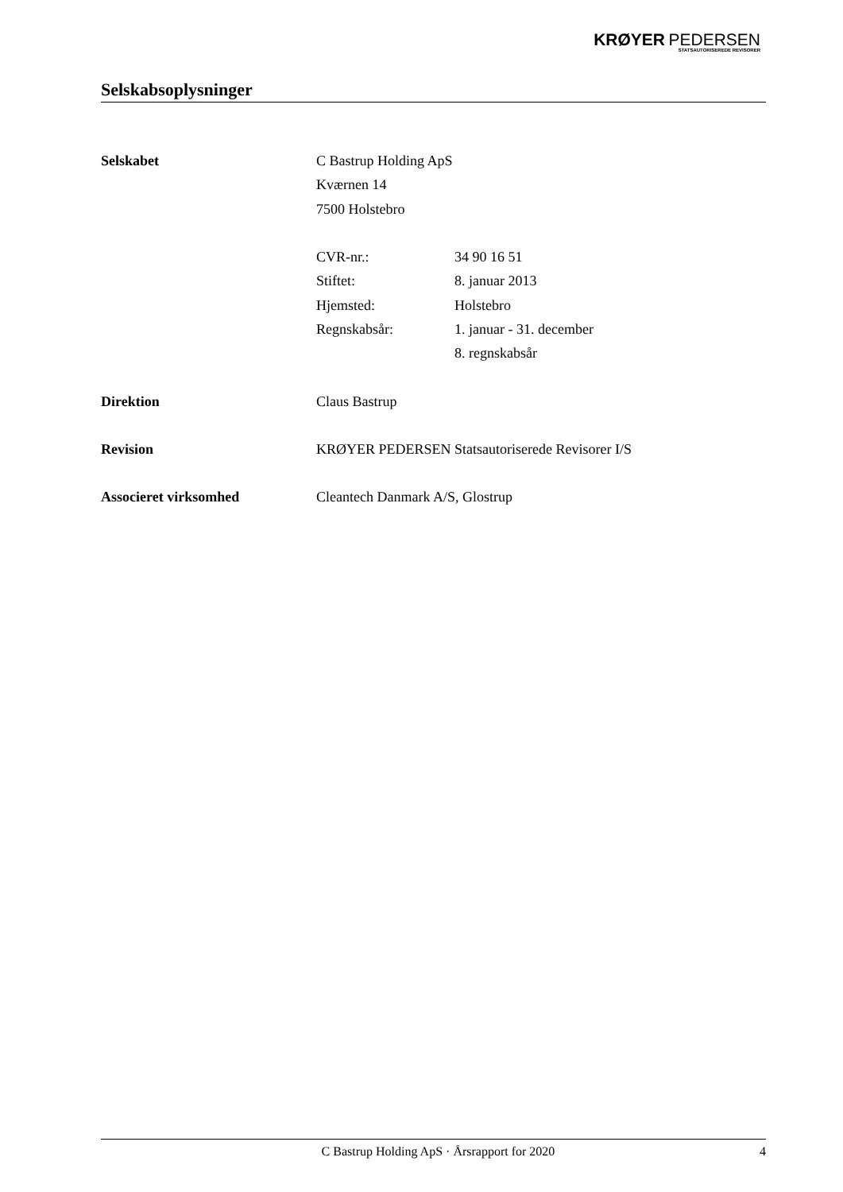KRØYER PEDERSEN
STATSAUTORISEREDE REVISORER
Selskabsoplysninger
Selskabet C Bastrup Holding ApS
Kværnen 14
7500 Holstebro
CVR-nr.: 34 90 16 51
Stiftet: 8. januar 2013
Hjemsted: Holstebro
Regnskabsår: 1. januar - 31. december
8. regnskabsår
Direktion Claus Bastrup
Revision KRØYER PEDERSEN Statsautoriserede Revisorer I/S
Associeret virksomhed Cleantech Danmark A/S, Glostrup
C Bastrup Holding ApS · Årsrapport for 2020 4